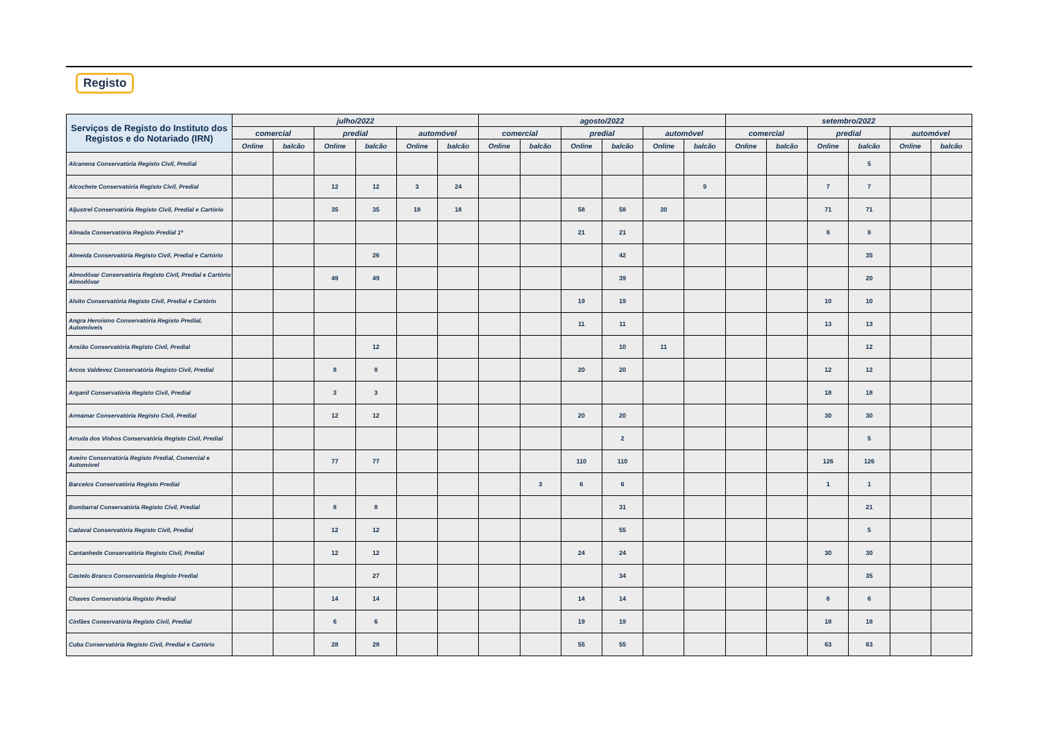Registo
| Serviços de Registo do Instituto dos Registos e do Notariado (IRN) | julho/2022 | | | | | | agosto/2022 | | | | | | setembro/2022 | | | | | |
| --- | --- | --- | --- | --- | --- | --- | --- | --- | --- | --- | --- | --- | --- | --- | --- | --- | --- | --- |
| | comercial | | predial | | automóvel | | comercial | | predial | | automóvel | | comercial | | predial | | automóvel | |
| | Online | balcão | Online | balcão | Online | balcão | Online | balcão | Online | balcão | Online | balcão | Online | balcão | Online | balcão | Online | balcão |
| Alcanena Conservatória Registo Civil, Predial | | | | | | | | | | | | | | | | 5 | | |
| Alcochete Conservatória Registo Civil, Predial | | | 12 | 12 | 3 | 24 | | | | | | 9 | | | 7 | 7 | | |
| Aljustrel Conservatória Registo Civil, Predial e Cartório | | | 35 | 35 | 18 | 18 | | | 58 | 58 | 30 | | | | 71 | 71 | | |
| Almada Conservatória Registo Predial 1ª | | | | | | | | | 21 | 21 | | | | | 8 | 8 | | |
| Almeida Conservatória Registo Civil, Predial e Cartório | | | | 26 | | | | | | 42 | | | | | | 35 | | |
| Almodôvar Conservatória Registo Civil, Predial e Cartório Almodôvar | | | 49 | 49 | | | | | | 39 | | | | | | 20 | | |
| Alvito Conservatória Registo Civil, Predial e Cartório | | | | | | | | | 19 | 19 | | | | | 10 | 10 | | |
| Angra Heroísmo Conservatória Registo Predial, Automóveis | | | | | | | | | 11 | 11 | | | | | 13 | 13 | | |
| Ansião Conservatória Registo Civil, Predial | | | | 12 | | | | | | 10 | 11 | | | | | 12 | | |
| Arcos Valdevez Conservatória Registo Civil, Predial | | | 8 | 8 | | | | | 20 | 20 | | | | | 12 | 12 | | |
| Arganil Conservatória Registo Civil, Predial | | | 3 | 3 | | | | | | | | | | | 18 | 18 | | |
| Armamar Conservatória Registo Civil, Predial | | | 12 | 12 | | | | | 20 | 20 | | | | | 30 | 30 | | |
| Arruda dos Vinhos Conservatória Registo Civil, Predial | | | | | | | | | | 2 | | | | | | 5 | | |
| Aveiro Conservatória Registo Predial, Comercial e Automóvel | | | 77 | 77 | | | | | 110 | 110 | | | | | 126 | 126 | | |
| Barcelos Conservatória Registo Predial | | | | | | | | 3 | 6 | 6 | | | | | 1 | 1 | | |
| Bombarral Conservatória Registo Civil, Predial | | | 8 | 8 | | | | | | 31 | | | | | | 21 | | |
| Cadaval Conservatória Registo Civil, Predial | | | 12 | 12 | | | | | | 55 | | | | | | 5 | | |
| Cantanhede Conservatória Registo Civil, Predial | | | 12 | 12 | | | | | 24 | 24 | | | | | 30 | 30 | | |
| Castelo Branco Conservatória Registo Predial | | | | 27 | | | | | | 34 | | | | | | 35 | | |
| Chaves Conservatória Registo Predial | | | 14 | 14 | | | | | 14 | 14 | | | | | 6 | 6 | | |
| Cinfães Conservatória Registo Civil, Predial | | | 6 | 6 | | | | | 19 | 19 | | | | | 18 | 18 | | |
| Cuba Conservatória Registo Civil, Predial e Cartório | | | 28 | 28 | | | | | 55 | 55 | | | | | 63 | 63 | | |